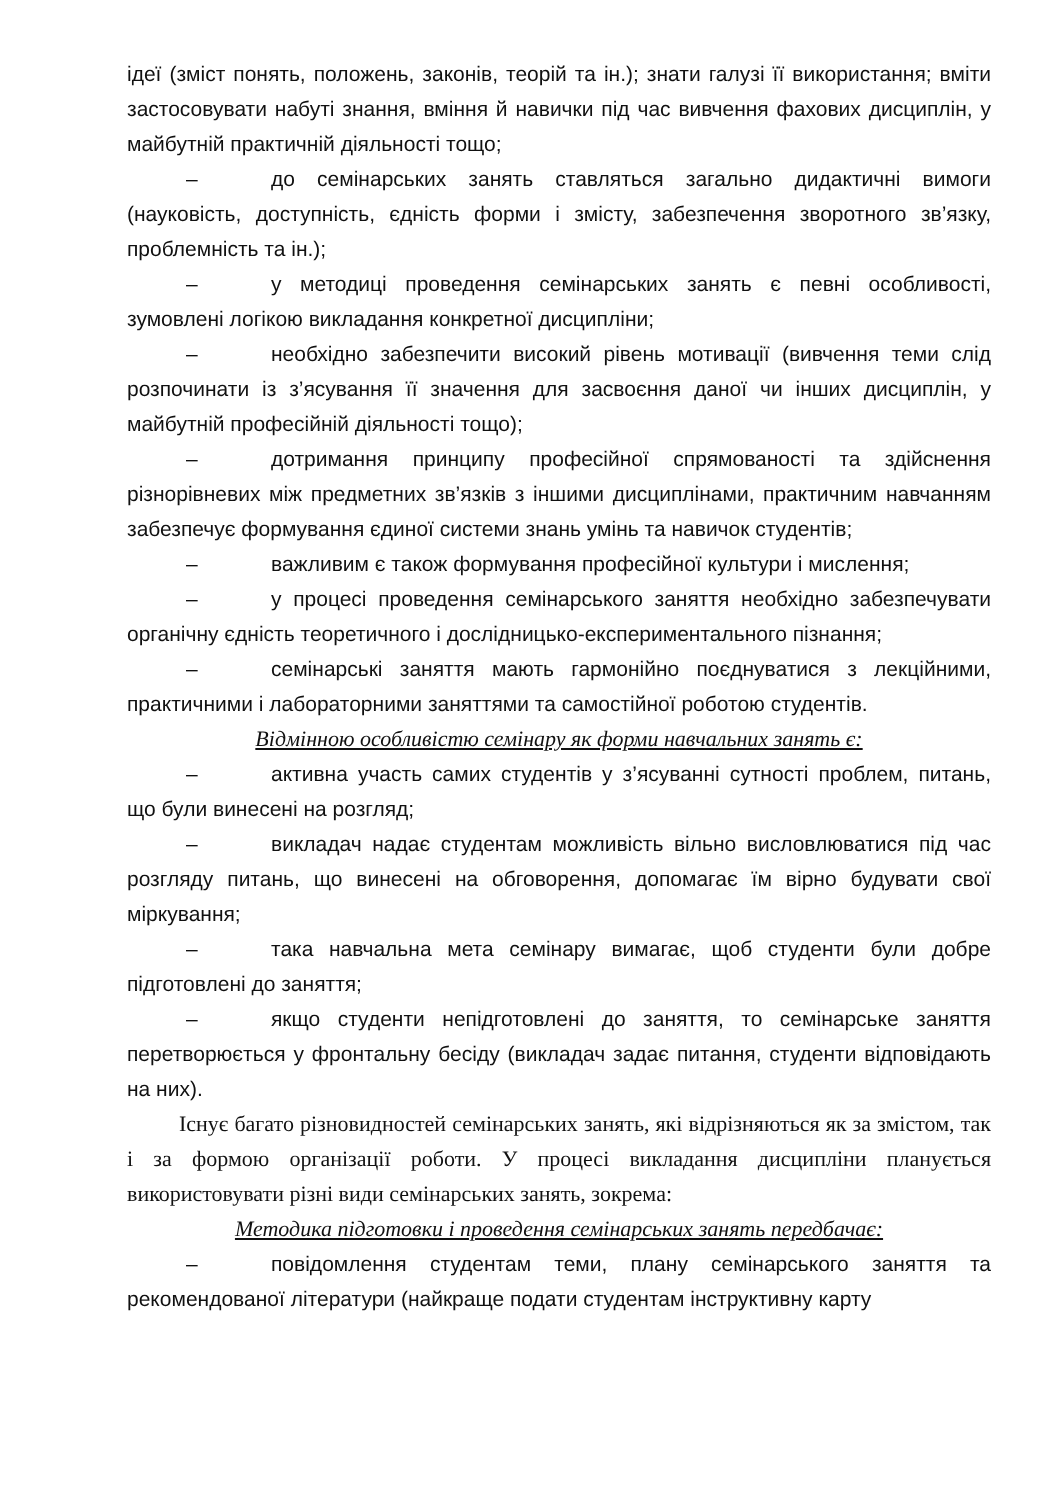ідеї (зміст понять, положень, законів, теорій та ін.); знати галузі її використання; вміти застосовувати набуті знання, вміння й навички під час вивчення фахових дисциплін, у майбутній практичній діяльності тощо;
– до семінарських занять ставляться загально дидактичні вимоги (науковість, доступність, єдність форми і змісту, забезпечення зворотного зв’язку, проблемність та ін.);
– у методиці проведення семінарських занять є певні особливості, зумовлені логікою викладання конкретної дисципліни;
– необхідно забезпечити високий рівень мотивації (вивчення теми слід розпочинати із з’ясування її значення для засвоєння даної чи інших дисциплін, у майбутній професійній діяльності тощо);
– дотримання принципу професійної спрямованості та здійснення різнорівневих між предметних зв’язків з іншими дисциплінами, практичним навчанням забезпечує формування єдиної системи знань умінь та навичок студентів;
– важливим є також формування професійної культури і мислення;
– у процесі проведення семінарського заняття необхідно забезпечувати органічну єдність теоретичного і дослідницько-експериментального пізнання;
– семінарські заняття мають гармонійно поєднуватися з лекційними, практичними і лабораторними заняттями та самостійної роботою студентів.
Відмінною особливістю семінару як форми навчальних занять є:
– активна участь самих студентів у з’ясуванні сутності проблем, питань, що були винесені на розгляд;
– викладач надає студентам можливість вільно висловлюватися під час розгляду питань, що винесені на обговорення, допомагає їм вірно будувати свої міркування;
– така навчальна мета семінару вимагає, щоб студенти були добре підготовлені до заняття;
– якщо студенти непідготовлені до заняття, то семінарське заняття перетворюється у фронтальну бесіду (викладач задає питання, студенти відповідають на них).
Існує багато різновидностей семінарських занять, які відрізняються як за змістом, так і за формою організації роботи. У процесі викладання дисципліни планується використовувати різні види семінарських занять, зокрема:
Методика підготовки і проведення семінарських занять передбачає:
– повідомлення студентам теми, плану семінарського заняття та рекомендованої літератури (найкраще подати студентам інструктивну карту